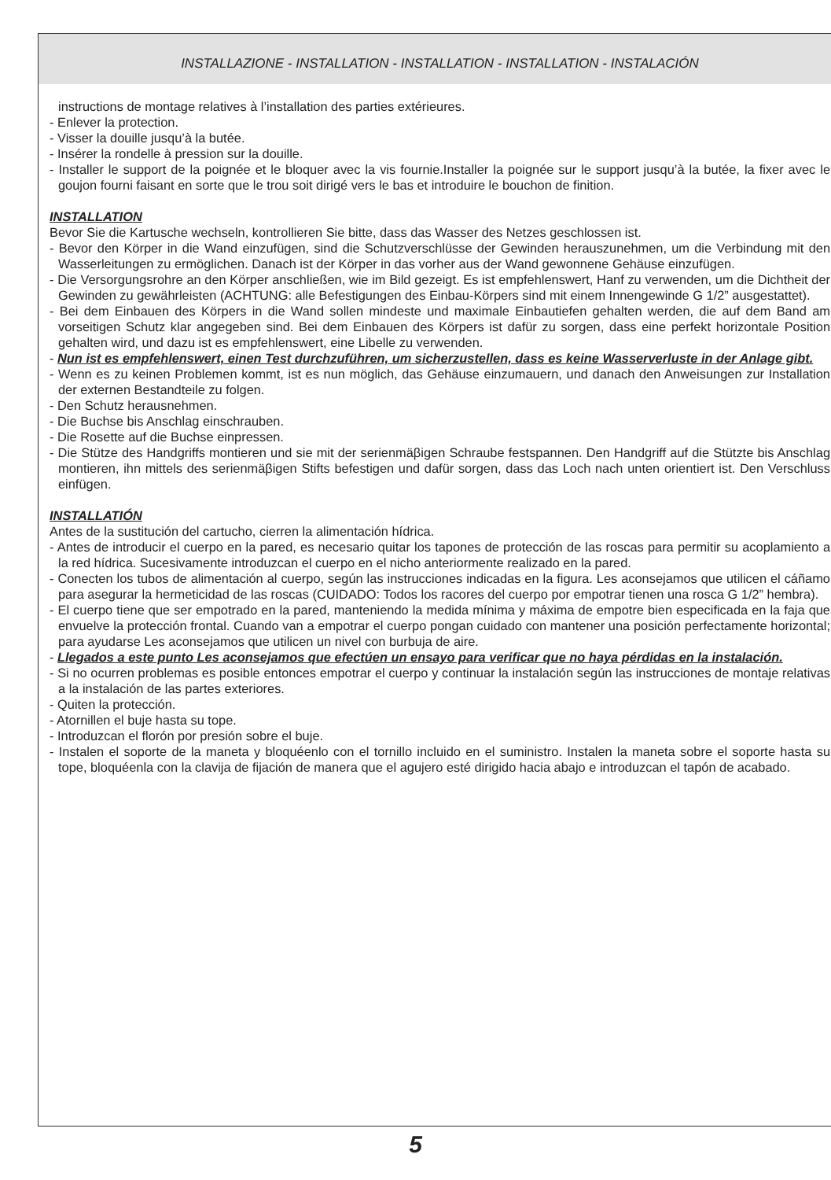INSTALLAZIONE - INSTALLATION - INSTALLATION - INSTALLATION - INSTALACIÓN
instructions de montage relatives à l’installation des parties extérieures.
- Enlever la protection.
- Visser la douille jusqu’à la butée.
- Insérer la rondelle à pression sur la douille.
- Installer le support de la poignée et le bloquer avec la vis fournie.Installer la poignée sur le support jusqu’à la butée, la fixer avec le goujon fourni faisant en sorte que le trou soit dirigé vers le bas et introduire le bouchon de finition.
INSTALLATION
Bevor Sie die Kartusche wechseln, kontrollieren Sie bitte, dass das Wasser des Netzes geschlossen ist.
- Bevor den Körper in die Wand einzufügen, sind die Schutzverschlüsse der Gewinden herauszunehmen, um die Verbindung mit den Wasserleitungen zu ermöglichen. Danach ist der Körper in das vorher aus der Wand gewonnene Gehäuse einzufügen.
- Die Versorgungsrohre an den Körper anschließen, wie im Bild gezeigt. Es ist empfehlenswert, Hanf zu verwenden, um die Dichtheit der Gewinden zu gewährleisten (ACHTUNG: alle Befestigungen des Einbau-Körpers sind mit einem Innengewinde G 1/2” ausgestattet).
- Bei dem Einbauen des Körpers in die Wand sollen mindeste und maximale Einbautiefen gehalten werden, die auf dem Band am vorseitigen Schutz klar angegeben sind. Bei dem Einbauen des Körpers ist dafür zu sorgen, dass eine perfekt horizontale Position gehalten wird, und dazu ist es empfehlenswert, eine Libelle zu verwenden.
- Nun ist es empfehlenswert, einen Test durchzuführen, um sicherzustellen, dass es keine Wasserverluste in der Anlage gibt.
- Wenn es zu keinen Problemen kommt, ist es nun möglich, das Gehäuse einzumauern, und danach den Anweisungen zur Installation der externen Bestandteile zu folgen.
- Den Schutz herausnehmen.
- Die Buchse bis Anschlag einschrauben.
- Die Rosette auf die Buchse einpressen.
- Die Stütze des Handgriffs montieren und sie mit der serienmäβigen Schraube festspannen. Den Handgriff auf die Stützte bis Anschlag montieren, ihn mittels des serienmäβigen Stifts befestigen und dafür sorgen, dass das Loch nach unten orientiert ist. Den Verschluss einfügen.
INSTALLATIÓN
Antes de la sustitución del cartucho, cierren la alimentación hídrica.
- Antes de introducir el cuerpo en la pared, es necesario quitar los tapones de protección de las roscas para permitir su acoplamiento a la red hídrica. Sucesivamente introduzcan el cuerpo en el nicho anteriormente realizado en la pared.
- Conecten los tubos de alimentación al cuerpo, según las instrucciones indicadas en la figura. Les aconsejamos que utilicen el cáñamo para asegurar la hermeticidad de las roscas (CUIDADO: Todos los racores del cuerpo por empotrar tienen una rosca G 1/2” hembra).
- El cuerpo tiene que ser empotrado en la pared, manteniendo la medida mínima y máxima de empotre bien especificada en la faja que envuelve la protección frontal. Cuando van a empotrar el cuerpo pongan cuidado con mantener una posición perfectamente horizontal; para ayudarse Les aconsejamos que utilicen un nivel con burbuja de aire.
- Llegados a este punto Les aconsejamos que efectúen un ensayo para verificar que no haya pérdidas en la instalación.
- Si no ocurren problemas es posible entonces empotrar el cuerpo y continuar la instalación según las instrucciones de montaje relativas a la instalación de las partes exteriores.
- Quiten la protección.
- Atornillen el buje hasta su tope.
- Introduzcan el florón por presión sobre el buje.
- Instalen el soporte de la maneta y bloquéenlo con el tornillo incluido en el suministro. Instalen la maneta sobre el soporte hasta su tope, bloquéenla con la clavija de fijación de manera que el agujero esté dirigido hacia abajo e introduzcan el tapón de acabado.
5